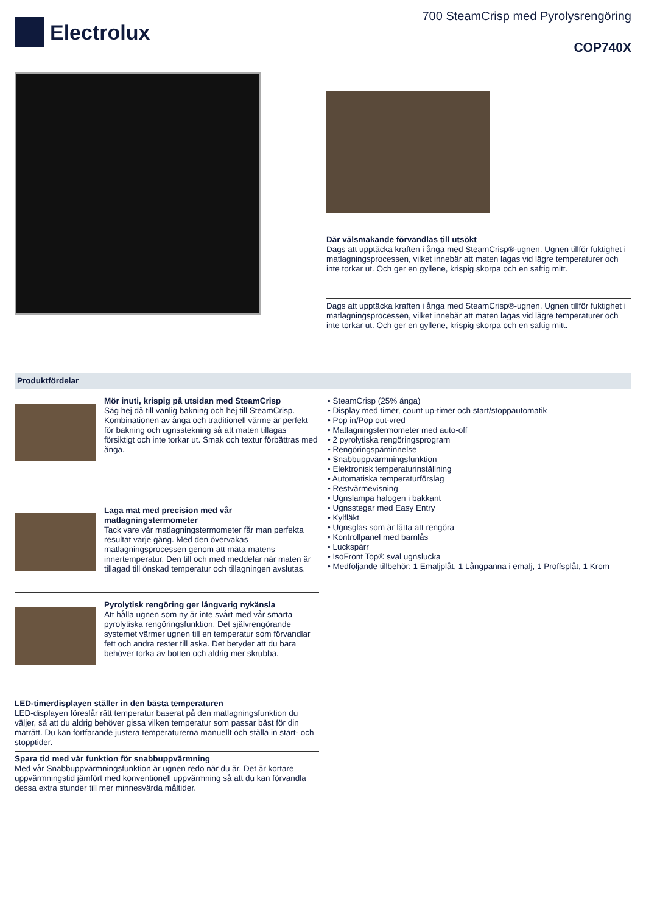Electrolux
700 SteamCrisp med Pyrolysrengöring
COP740X
Där välsmakande förvandlas till utsökt
Dags att upptäcka kraften i ånga med SteamCrisp®-ugnen. Ugnen tillför fuktighet i matlagningsprocessen, vilket innebär att maten lagas vid lägre temperaturer och inte torkar ut. Och ger en gyllene, krispig skorpa och en saftig mitt.
Dags att upptäcka kraften i ånga med SteamCrisp®-ugnen. Ugnen tillför fuktighet i matlagningsprocessen, vilket innebär att maten lagas vid lägre temperaturer och inte torkar ut. Och ger en gyllene, krispig skorpa och en saftig mitt.
Produktfördelar
Mör inuti, krispig på utsidan med SteamCrisp
Säg hej då till vanlig bakning och hej till SteamCrisp. Kombinationen av ånga och traditionell värme är perfekt för bakning och ugnsstekning så att maten tillagas försiktigt och inte torkar ut. Smak och textur förbättras med ånga.
Laga mat med precision med vår matlagningstermometer
Tack vare vår matlagningstermometer får man perfekta resultat varje gång. Med den övervakas matlagningsprocessen genom att mäta matens innertemperatur. Den till och med meddelar när maten är tillagad till önskad temperatur och tillagningen avslutas.
Pyrolytisk rengöring ger långvarig nykänsla
Att hålla ugnen som ny är inte svårt med vår smarta pyrolytiska rengöringsfunktion. Det självrengörande systemet värmer ugnen till en temperatur som förvandlar fett och andra rester till aska. Det betyder att du bara behöver torka av botten och aldrig mer skrubba.
LED-timerdisplayen ställer in den bästa temperaturen
LED-displayen föreslår rätt temperatur baserat på den matlagningsfunktion du väljer, så att du aldrig behöver gissa vilken temperatur som passar bäst för din maträtt. Du kan fortfarande justera temperaturerna manuellt och ställa in start- och stopptider.
Spara tid med vår funktion för snabbuppvärmning
Med vår Snabbuppvärmningsfunktion är ugnen redo när du är. Det är kortare uppvärmningstid jämfört med konventionell uppvärmning så att du kan förvandla dessa extra stunder till mer minnesvärda måltider.
• SteamCrisp (25% ånga)
• Display med timer, count up-timer och start/stoppautomatik
• Pop in/Pop out-vred
• Matlagningstermometer med auto-off
• 2 pyrolytiska rengöringsprogram
• Rengöringspåminnelse
• Snabbuppvärmningsfunktion
• Elektronisk temperaturinställning
• Automatiska temperaturförslag
• Restvärmevisning
• Ugnslampa halogen i bakkant
• Ugnsstegar med Easy Entry
• Kylfläkt
• Ugnsglas som är lätta att rengöra
• Kontrollpanel med barnlås
• Luckspärr
• IsoFront Top® sval ugnslucka
• Medföljande tillbehör: 1 Emaljplåt, 1 Långpanna i emalj, 1 Proffsplåt, 1 Krom